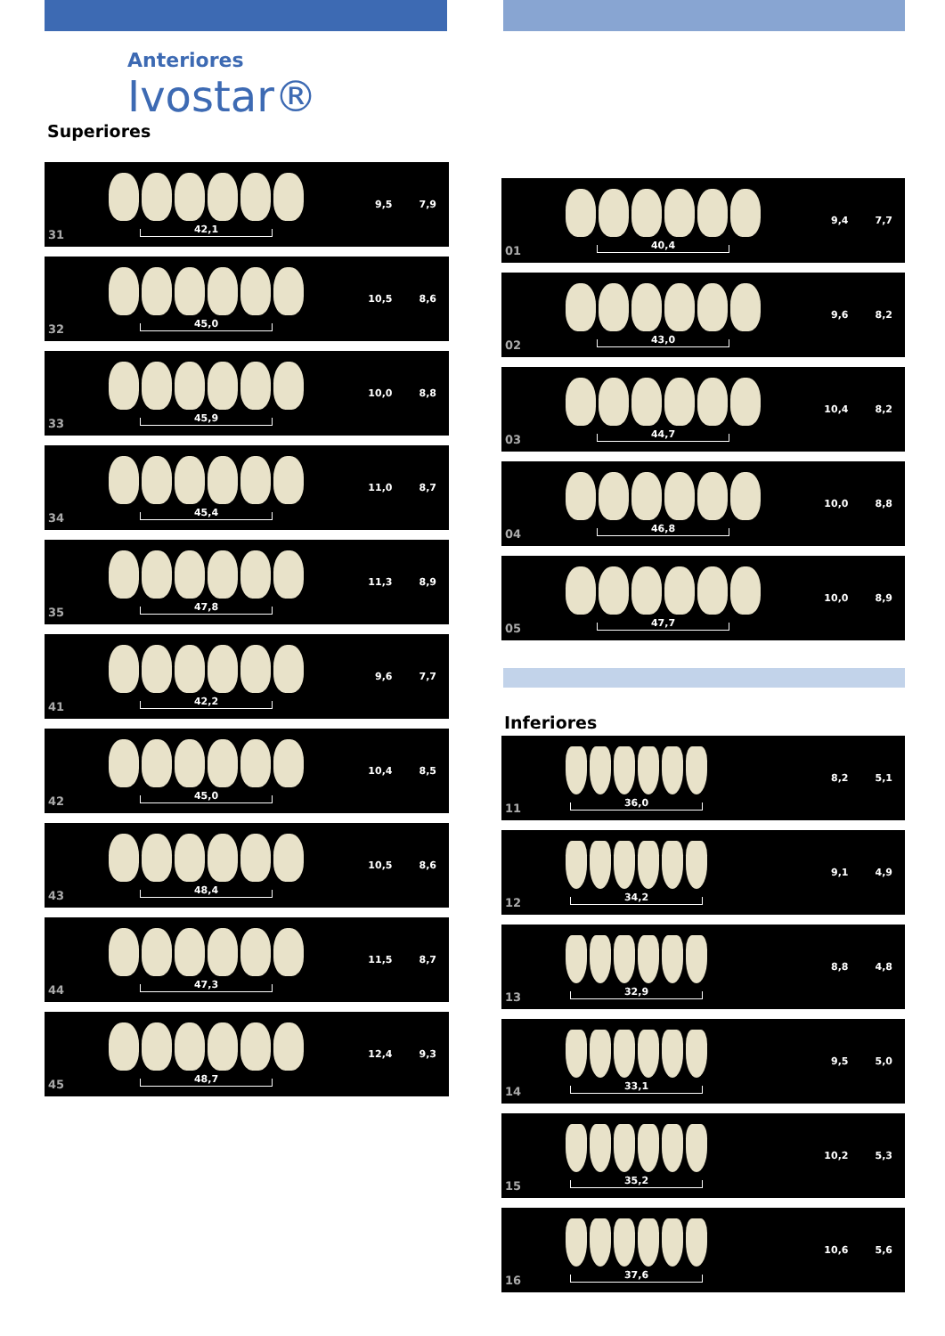Anteriores
Ivostar®
Superiores
31
42,1
9,5 7,9
32
45,0
10,5 8,6
33
45,9
10,0 8,8
34
45,4
11,0 8,7
35
47,8
11,3 8,9
41
42,2
9,6 7,7
42
45,0
10,4 8,5
43
48,4
10,5 8,6
44
47,3
11,5 8,7
45
48,7
12,4 9,3
01
40,4
9,4 7,7
02
43,0
9,6 8,2
03
44,7
10,4 8,2
04
46,8
10,0 8,8
05
47,7
10,0 8,9
Inferiores
11
36,0
8,2 5,1
12
34,2
9,1 4,9
13
32,9
8,8 4,8
14
33,1
9,5 5,0
15
35,2
10,2 5,3
16
37,6
10,6 5,6